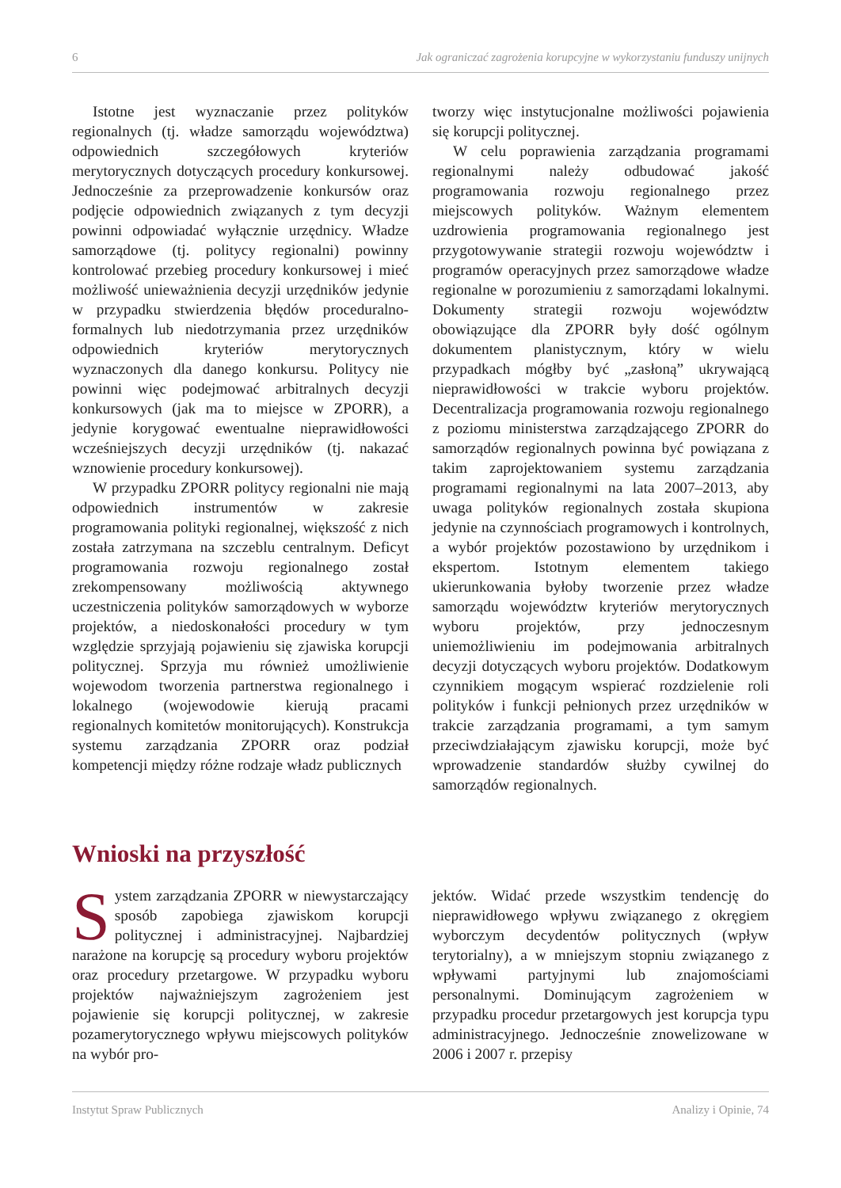6 Jak ograniczać zagrożenia korupcyjne w wykorzystaniu funduszy unijnych
Istotne jest wyznaczanie przez polityków regionalnych (tj. władze samorządu województwa) odpowiednich szczegółowych kryteriów merytorycznych dotyczących procedury konkursowej. Jednocześnie za przeprowadzenie konkursów oraz podjęcie odpowiednich związanych z tym decyzji powinni odpowiadać wyłącznie urzędnicy. Władze samorządowe (tj. politycy regionalni) powinny kontrolować przebieg procedury konkursowej i mieć możliwość unieważnienia decyzji urzędników jedynie w przypadku stwierdzenia błędów proceduralno-formalnych lub niedotrzymania przez urzędników odpowiednich kryteriów merytorycznych wyznaczonych dla danego konkursu. Politycy nie powinni więc podejmować arbitralnych decyzji konkursowych (jak ma to miejsce w ZPORR), a jedynie korygować ewentualne nieprawidłowości wcześniejszych decyzji urzędników (tj. nakazać wznowienie procedury konkursowej).
W przypadku ZPORR politycy regionalni nie mają odpowiednich instrumentów w zakresie programowania polityki regionalnej, większość z nich została zatrzymana na szczeblu centralnym. Deficyt programowania rozwoju regionalnego został zrekompensowany możliwością aktywnego uczestniczenia polityków samorządowych w wyborze projektów, a niedoskonałości procedury w tym względzie sprzyjają pojawieniu się zjawiska korupcji politycznej. Sprzyja mu również umożliwienie wojewodom tworzenia partnerstwa regionalnego i lokalnego (wojewodowie kierują pracami regionalnych komitetów monitorujących). Konstrukcja systemu zarządzania ZPORR oraz podział kompetencji między różne rodzaje władz publicznych
tworzy więc instytucjonalne możliwości pojawienia się korupcji politycznej.
W celu poprawienia zarządzania programami regionalnymi należy odbudować jakość programowania rozwoju regionalnego przez miejscowych polityków. Ważnym elementem uzdrowienia programowania regionalnego jest przygotowywanie strategii rozwoju województw i programów operacyjnych przez samorządowe władze regionalne w porozumieniu z samorządami lokalnymi. Dokumenty strategii rozwoju województw obowiązujące dla ZPORR były dość ogólnym dokumentem planistycznym, który w wielu przypadkach mógłby być „zasłoną” ukrywającą nieprawidłowości w trakcie wyboru projektów. Decentralizacja programowania rozwoju regionalnego z poziomu ministerstwa zarządzającego ZPORR do samorządów regionalnych powinna być powiązana z takim zaprojektowaniem systemu zarządzania programami regionalnymi na lata 2007–2013, aby uwaga polityków regionalnych została skupiona jedynie na czynnościach programowych i kontrolnych, a wybór projektów pozostawiono by urzędnikom i ekspertom. Istotnym elementem takiego ukierunkowania byłoby tworzenie przez władze samorządu województw kryteriów merytorycznych wyboru projektów, przy jednoczesnym uniemożliwieniu im podejmowania arbitralnych decyzji dotyczących wyboru projektów. Dodatkowym czynnikiem mogącym wspierać rozdzielenie roli polityków i funkcji pełnionych przez urzędników w trakcie zarządzania programami, a tym samym przeciwdziałającym zjawisku korupcji, może być wprowadzenie standardów służby cywilnej do samorządów regionalnych.
Wnioski na przyszłość
System zarządzania ZPORR w niewystarczający sposób zapobiega zjawiskom korupcji politycznej i administracyjnej. Najbardziej narażone na korupcję są procedury wyboru projektów oraz procedury przetargowe. W przypadku wyboru projektów najważniejszym zagrożeniem jest pojawienie się korupcji politycznej, w zakresie pozamerytorycznego wpływu miejscowych polityków na wybór pro-
jektów. Widać przede wszystkim tendencję do nieprawidłowego wpływu związanego z okręgiem wyborczym decydentów politycznych (wpływ terytorialny), a w mniejszym stopniu związanego z wpływami partyjnymi lub znajomościami personalnymi. Dominującym zagrożeniem w przypadku procedur przetargowych jest korupcja typu administracyjnego. Jednocześnie znowelizowane w 2006 i 2007 r. przepisy
Instytut Spraw Publicznych Analizy i Opinie, 74